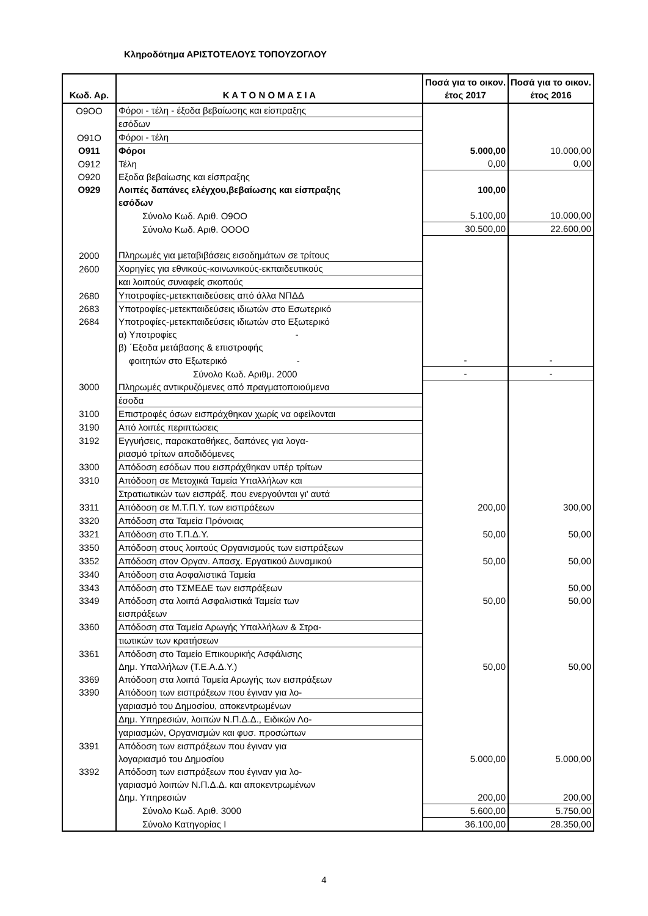Κληροδότημα ΑΡΙΣΤΟΤΕΛΟΥΣ ΤΟΠΟΥΖΟΓΛΟΥ
| Κωδ. Αρ. | Κ Α Τ Ο Ν Ο Μ Α Σ Ι Α | Ποσά για το οικον. έτος 2017 | Ποσά για το οικον. έτος 2016 |
| --- | --- | --- | --- |
| Ο9ΟΟ | Φόροι - τέλη - έξοδα βεβαίωσης και είσπραξης | | |
| | εσόδων | | |
| Ο91Ο | Φόροι - τέλη | | |
| Ο911 | Φόροι | 5.000,00 | 10.000,00 |
| Ο912 | Τέλη | 0,00 | 0,00 |
| Ο920 | Εξοδα βεβαίωσης και είσπραξης | | |
| Ο929 | Λοιπές δαπάνες ελέγχου,βεβαίωσης και είσπραξης | 100,00 | |
| | εσόδων | | |
| | Σύνολο Κωδ. Αριθ. Ο9ΟΟ | 5.100,00 | 10.000,00 |
| | Σύνολο Κωδ. Αριθ. ΟΟΟΟ | 30.500,00 | 22.600,00 |
| 2000 | Πληρωμές για μεταβιβάσεις εισοδημάτων σε τρίτους | | |
| 2600 | Χορηγίες για εθνικούς-κοινωνικούς-εκπαιδευτικούς | | |
| | και λοιπούς συναφείς σκοπούς | | |
| 2680 | Υποτροφίες-μετεκπαιδεύσεις από άλλα ΝΠΔΔ | | |
| 2683 | Υποτροφίες-μετεκπαιδεύσεις ιδιωτών στο Εσωτερικό | | |
| 2684 | Υποτροφίες-μετεκπαιδεύσεις ιδιωτών στο Εξωτερικό | | |
| | α) Υποτροφίες - | | |
| | β) ΄Εξοδα μετάβασης & επιστροφής | | |
| | φοιτητών στο Εξωτερικό - | - | - |
| | Σύνολο Κωδ. Αριθμ. 2000 | - | - |
| 3000 | Πληρωμές αντικρυζόμενες από πραγματοποιούμενα | | |
| | έσοδα | | |
| 3100 | Επιστροφές όσων εισπράχθηκαν χωρίς να οφείλονται | | |
| 3190 | Από λοιπές περιπτώσεις | | |
| 3192 | Εγγυήσεις, παρακαταθήκες, δαπάνες για λογα- | | |
| | ριασμό τρίτων αποδιδόμενες | | |
| 3300 | Απόδοση εσόδων που εισπράχθηκαν υπέρ τρίτων | | |
| 3310 | Απόδοση σε Μετοχικά Ταμεία Υπαλλήλων και | | |
| | Στρατιωτικών των εισπράξ. που ενεργούνται γι' αυτά | | |
| 3311 | Απόδοση σε Μ.Τ.Π.Υ. των εισπράξεων | 200,00 | 300,00 |
| 3320 | Απόδοση στα Ταμεία Πρόνοιας | | |
| 3321 | Απόδοση στο Τ.Π.Δ.Υ. | 50,00 | 50,00 |
| 3350 | Απόδοση στους λοιπούς Οργανισμούς των εισπράξεων | | |
| 3352 | Απόδοση στον Οργαν. Απασχ. Εργατικού Δυναμικού | 50,00 | 50,00 |
| 3340 | Απόδοση στα Ασφαλιστικά Ταμεία | | |
| 3343 | Απόδοση στο ΤΣΜΕΔΕ των εισπράξεων | | 50,00 |
| 3349 | Απόδοση στα λοιπά Ασφαλιστικά Ταμεία των | 50,00 | 50,00 |
| | εισπράξεων | | |
| 3360 | Απόδοση στα Ταμεία Αρωγής Υπαλλήλων & Στρα- | | |
| | τιωτικών των κρατήσεων | | |
| 3361 | Απόδοση στο Ταμείο Επικουρικής Ασφάλισης | | |
| | Δημ. Υπαλλήλων (Τ.Ε.Α.Δ.Υ.) | 50,00 | 50,00 |
| 3369 | Απόδοση στα λοιπά Ταμεία Αρωγής των εισπράξεων | | |
| 3390 | Απόδοση των εισπράξεων που έγιναν για λο- | | |
| | γαριασμό του Δημοσίου, αποκεντρωμένων | | |
| | Δημ. Υπηρεσιών, λοιπών Ν.Π.Δ.Δ., Ειδικών Λο- | | |
| | γαριασμών, Οργανισμών και φυσ. προσώπων | | |
| 3391 | Απόδοση των εισπράξεων που έγιναν για | | |
| | λογαριασμό του Δημοσίου | 5.000,00 | 5.000,00 |
| 3392 | Απόδοση των εισπράξεων που έγιναν για λο- | | |
| | γαριασμό λοιπών Ν.Π.Δ.Δ. και αποκεντρωμένων | | |
| | Δημ. Υπηρεσιών | 200,00 | 200,00 |
| | Σύνολο Κωδ. Αριθ. 3000 | 5.600,00 | 5.750,00 |
| | Σύνολο Κατηγορίας Ι | 36.100,00 | 28.350,00 |
4